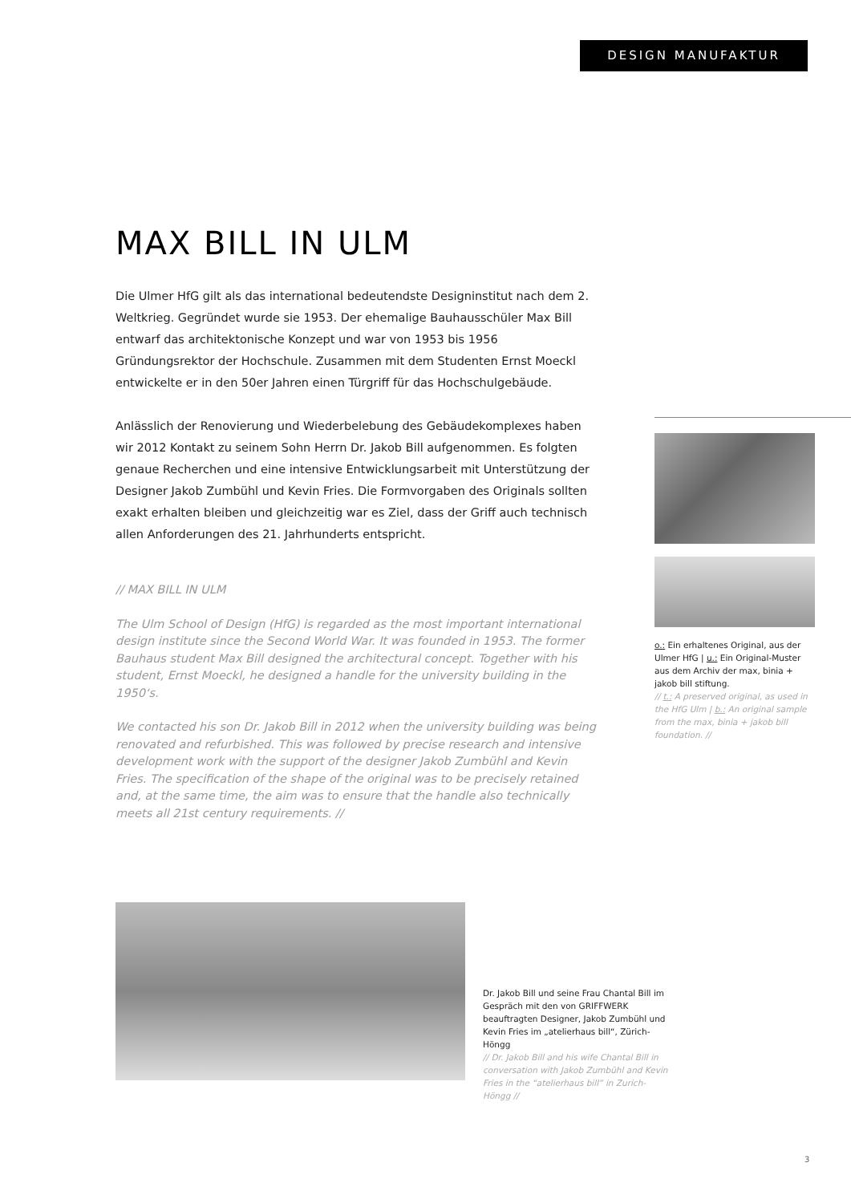DESIGN MANUFAKTUR
MAX BILL IN ULM
Die Ulmer HfG gilt als das international bedeutendste Designinstitut nach dem 2. Weltkrieg. Gegründet wurde sie 1953. Der ehemalige Bauhausschüler Max Bill entwarf das architektonische Konzept und war von 1953 bis 1956 Gründungsrektor der Hochschule. Zusammen mit dem Studenten Ernst Moeckl entwickelte er in den 50er Jahren einen Türgriff für das Hochschulgebäude.
Anlässlich der Renovierung und Wiederbelebung des Gebäudekomplexes haben wir 2012 Kontakt zu seinem Sohn Herrn Dr. Jakob Bill aufgenommen. Es folgten genaue Recherchen und eine intensive Entwicklungsarbeit mit Unterstützung der Designer Jakob Zumbühl und Kevin Fries. Die Formvorgaben des Originals sollten exakt erhalten bleiben und gleichzeitig war es Ziel, dass der Griff auch technisch allen Anforderungen des 21. Jahrhunderts entspricht.
// MAX BILL IN ULM
The Ulm School of Design (HfG) is regarded as the most important international design institute since the Second World War. It was founded in 1953. The former Bauhaus student Max Bill designed the architectural concept. Together with his student, Ernst Moeckl, he designed a handle for the university building in the 1950‘s.
We contacted his son Dr. Jakob Bill in 2012 when the university building was being renovated and refurbished. This was followed by precise research and intensive development work with the support of the designer Jakob Zumbühl and Kevin Fries. The specification of the shape of the original was to be precisely retained and, at the same time, the aim was to ensure that the handle also technically meets all 21st century requirements. //
o.: Ein erhaltenes Original, aus der Ulmer HfG | u.: Ein Original-Muster aus dem Archiv der max, binia + jakob bill stiftung.
// t.: A preserved original, as used in the HfG Ulm | b.: An original sample from the max, binia + jakob bill foundation. //
Dr. Jakob Bill und seine Frau Chantal Bill im Gespräch mit den von GRIFFWERK beauftragten Designer, Jakob Zumbühl und Kevin Fries im „atelierhaus bill“, Zürich-Höngg
// Dr. Jakob Bill and his wife Chantal Bill in conversation with Jakob Zumbühl and Kevin Fries in the “atelierhaus bill” in Zurich-Höngg //
3